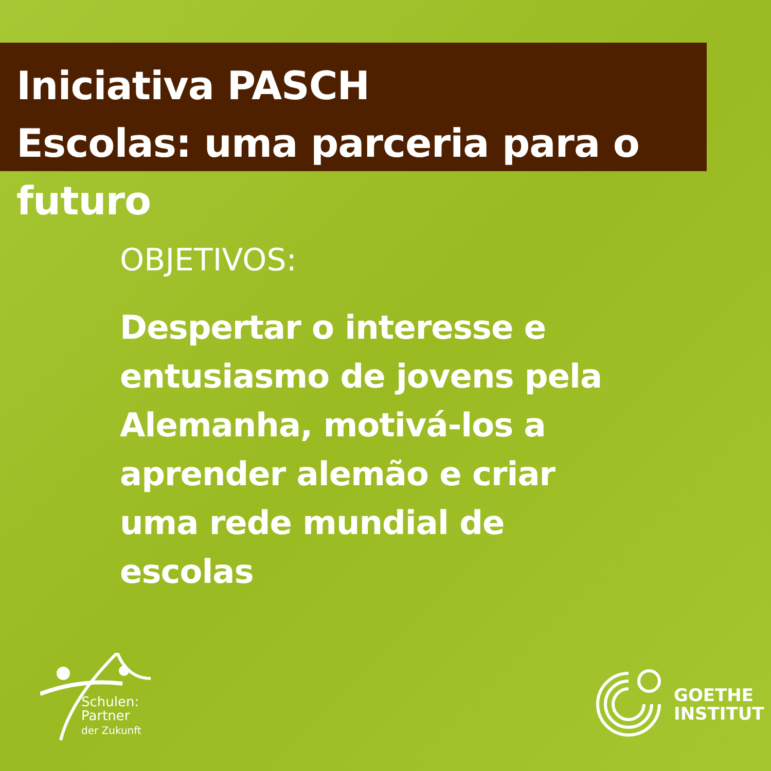Iniciativa PASCH
Escolas: uma parceria para o futuro
OBJETIVOS:
Despertar o interesse e entusiasmo de jovens pela Alemanha, motivá-los a aprender alemão e criar uma rede mundial de escolas
Schulen:
Partner
der Zukunft
GOETHE
INSTITUT